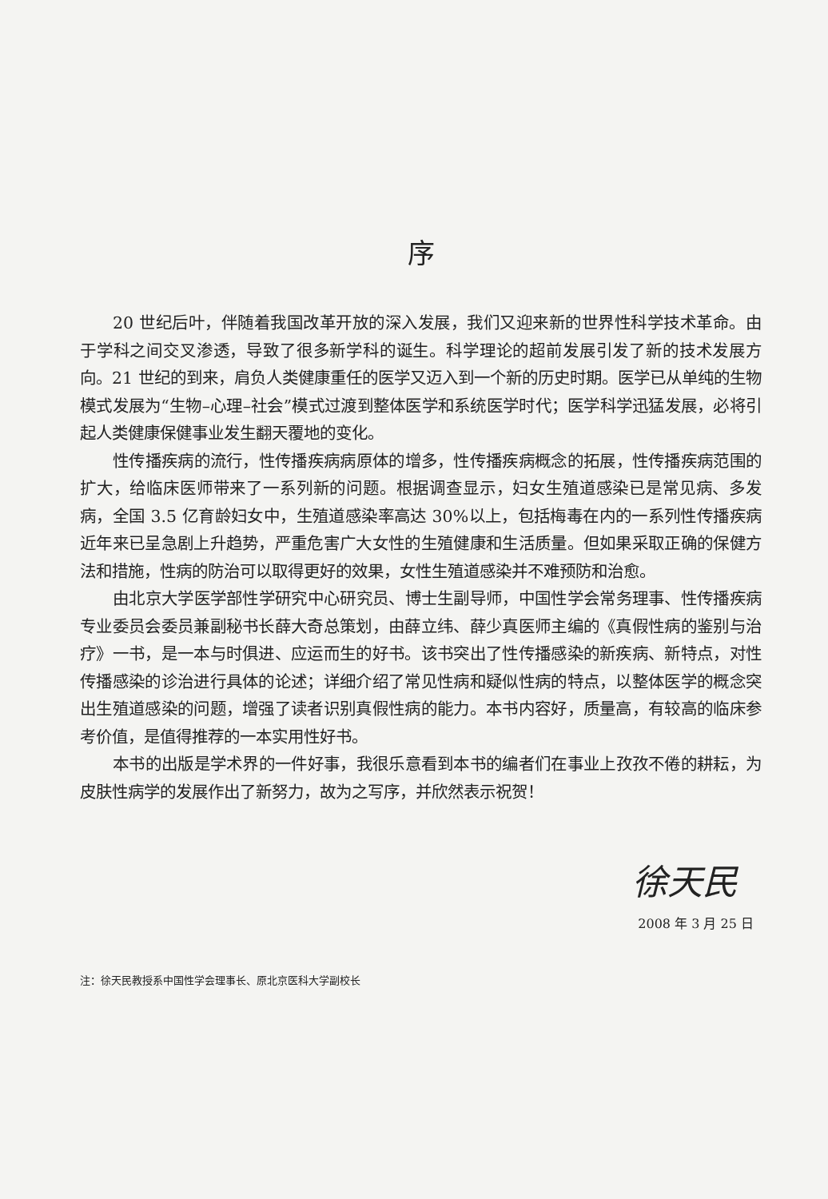序
20 世纪后叶，伴随着我国改革开放的深入发展，我们又迎来新的世界性科学技术革命。由于学科之间交叉渗透，导致了很多新学科的诞生。科学理论的超前发展引发了新的技术发展方向。21 世纪的到来，肩负人类健康重任的医学又迈入到一个新的历史时期。医学已从单纯的生物模式发展为“生物–心理–社会”模式过渡到整体医学和系统医学时代；医学科学迅猛发展，必将引起人类健康保健事业发生翻天覆地的变化。
性传播疾病的流行，性传播疾病病原体的增多，性传播疾病概念的拓展，性传播疾病范围的扩大，给临床医师带来了一系列新的问题。根据调查显示，妇女生殖道感染已是常见病、多发病，全国 3.5 亿育龄妇女中，生殖道感染率高达 30%以上，包括梅毒在内的一系列性传播疾病近年来已呈急剧上升趋势，严重危害广大女性的生殖健康和生活质量。但如果采取正确的保健方法和措施，性病的防治可以取得更好的效果，女性生殖道感染并不难预防和治愈。
由北京大学医学部性学研究中心研究员、博士生副导师，中国性学会常务理事、性传播疾病专业委员会委员兼副秘书长薛大奇总策划，由薛立纬、薛少真医师主编的《真假性病的鉴别与治疗》一书，是一本与时俱进、应运而生的好书。该书突出了性传播感染的新疾病、新特点，对性传播感染的诊治进行具体的论述；详细介绍了常见性病和疑似性病的特点，以整体医学的概念突出生殖道感染的问题，增强了读者识别真假性病的能力。本书内容好，质量高，有较高的临床参考价值，是值得推荐的一本实用性好书。
本书的出版是学术界的一件好事，我很乐意看到本书的编者们在事业上孜孜不倦的耕耘，为皮肤性病学的发展作出了新努力，故为之写序，并欣然表示祝贺！
徐天民
2008 年 3 月 25 日
注：徐天民教授系中国性学会理事长、原北京医科大学副校长